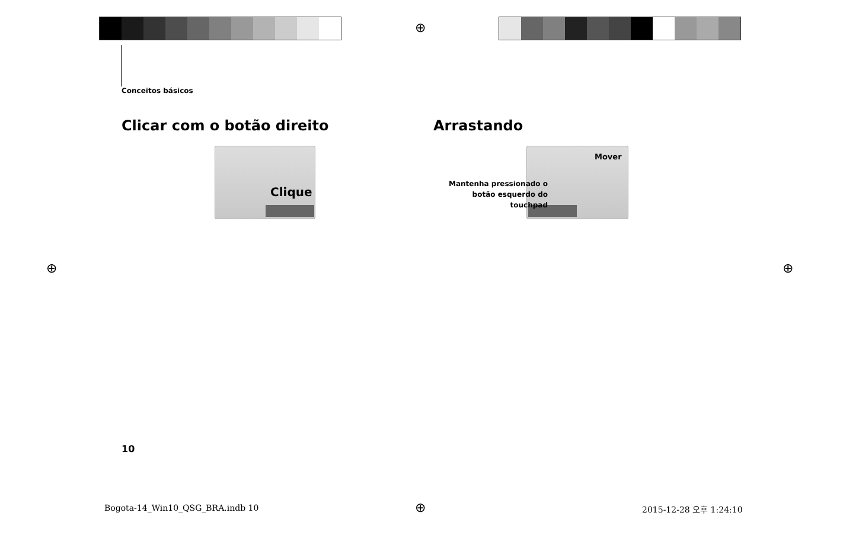Conceitos básicos
Clicar com o botão direito Arrastando
Clique
Mover
Mantenha pressionado o
botão esquerdo do touchpad
10
Bogota-14_Win10_QSG_BRA.indb 10
2015-12-28 오후 1:24:10
⊕
⊕ ⊕
⊕